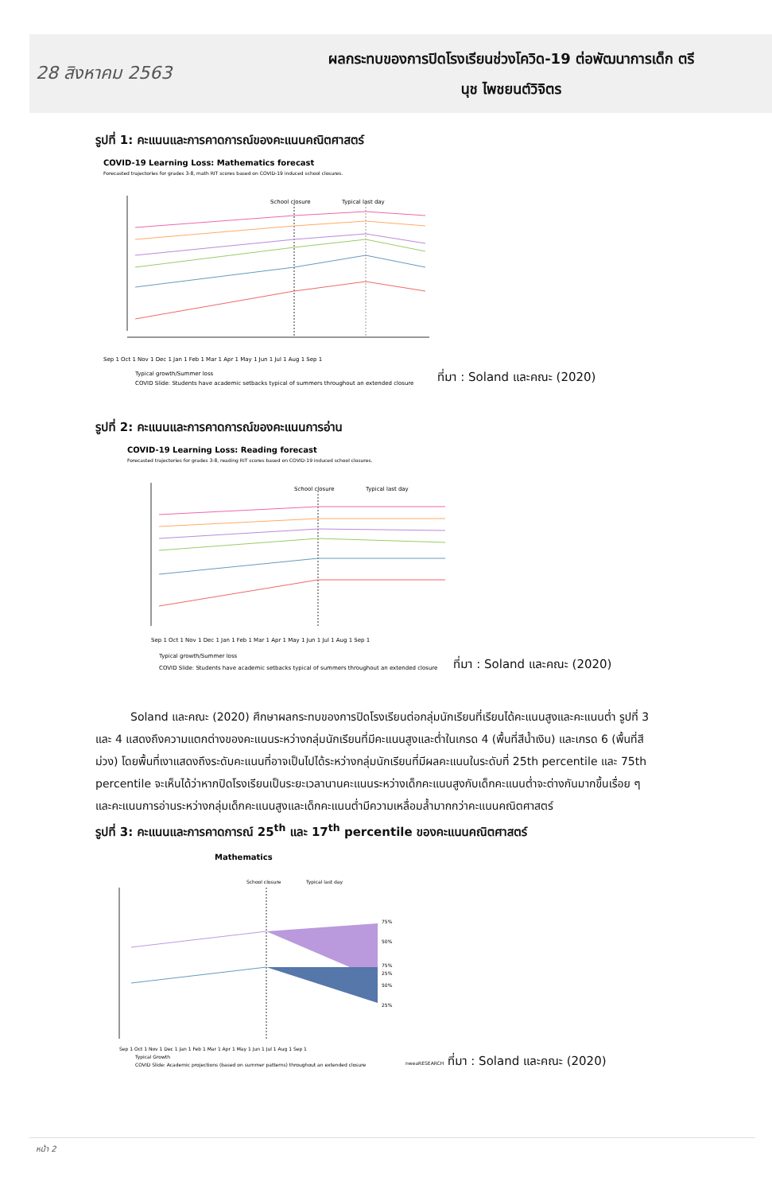28 สิงหาคม 2563
ผลกระทบของการปิดโรงเรียนช่วงโควิด-19 ต่อพัฒนาการเด็ก ตรี
นุช ไพชยนต์วิจิตร
รูปที่ 1: คะแนนและการคาดการณ์ของคะแนนคณิตศาสตร์
COVID-19 Learning Loss: Mathematics forecast
Forecasted trajectories for grades 3-8, math RIT scores based on COVID-19 induced school closures.
School closure
Typical last day
Sep 1 Oct 1 Nov 1 Dec 1 Jan 1 Feb 1 Mar 1 Apr 1 May 1 Jun 1 Jul 1 Aug 1 Sep 1
Typical growth/Summer loss
COVID Slide: Students have academic setbacks typical of summers throughout an extended closure
ที่มา : Soland และคณะ (2020)
รูปที่ 2: คะแนนและการคาดการณ์ของคะแนนการอ่าน
COVID-19 Learning Loss: Reading forecast
Forecasted trajectories for grades 3-8, reading RIT scores based on COVID-19 induced school closures.
School closure
Typical last day
Sep 1 Oct 1 Nov 1 Dec 1 Jan 1 Feb 1 Mar 1 Apr 1 May 1 Jun 1 Jul 1 Aug 1 Sep 1
Typical growth/Summer loss
COVID Slide: Students have academic setbacks typical of summers throughout an extended closure
ที่มา : Soland และคณะ (2020)
Soland และคณะ (2020) ศึกษาผลกระทบของการปิดโรงเรียนต่อกลุ่มนักเรียนที่เรียนได้คะแนนสูงและคะแนนต่ำ รูปที่ 3 และ 4 แสดงถึงความแตกต่างของคะแนนระหว่างกลุ่มนักเรียนที่มีคะแนนสูงและต่ำในเกรด 4 (พื้นที่สีน้ำเงิน) และเกรด 6 (พื้นที่สีม่วง) โดยพื้นที่เงาแสดงถึงระดับคะแนนที่อาจเป็นไปได้ระหว่างกลุ่มนักเรียนที่มีผลคะแนนในระดับที่ 25th percentile และ 75th percentile จะเห็นได้ว่าหากปิดโรงเรียนเป็นระยะเวลานานคะแนนระหว่างเด็กคะแนนสูงกับเด็กคะแนนต่ำจะต่างกันมากขึ้นเรื่อย ๆ และคะแนนการอ่านระหว่างกลุ่มเด็กคะแนนสูงและเด็กคะแนนต่ำมีความเหลื่อมล้ำมากกว่าคะแนนคณิตศาสตร์
รูปที่ 3: คะแนนและการคาดการณ์ 25<sup>th</sup> และ 17<sup>th</sup> percentile ของคะแนนคณิตศาสตร์
Mathematics
School closure
Typical last day
75%
50%
75%
25%
50%
25%
Sep 1 Oct 1 Nov 1 Dec 1 Jan 1 Feb 1 Mar 1 Apr 1 May 1 Jun 1 Jul 1 Aug 1 Sep 1
Typical Growth
COVID Slide: Academic projections (based on summer patterns) throughout an extended closure
nweaRESEARCH ที่มา : Soland และคณะ (2020)
หน้า 2